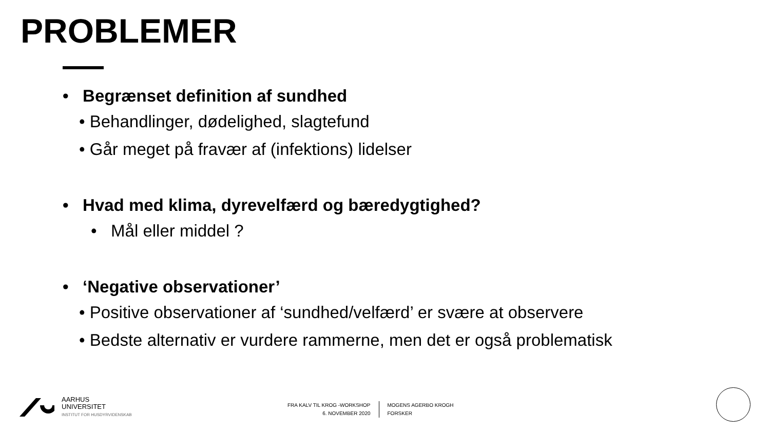PROBLEMER
• Begrænset definition af sundhed
• Behandlinger, dødelighed, slagtefund
• Går meget på fravær af (infektions) lidelser
• Hvad med klima, dyrevelfærd og bæredygtighed?
• Mål eller middel ?
• ‘Negative observationer’
• Positive observationer af ‘sundhed/velfærd’ er svære at observere
• Bedste alternativ er vurdere rammerne, men det er også problematisk
AARHUS
UNIVERSITET
INSTITUT FOR HUSDYRVIDENSKAB
FRA KALV TIL KROG -WORKSHOP
6. NOVEMBER 2020
MOGENS AGERBO KROGH
FORSKER